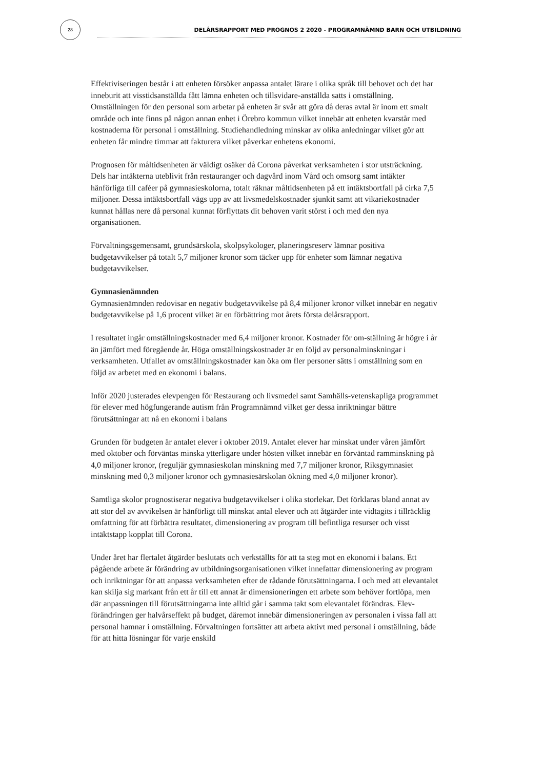28
DELÅRSRAPPORT MED PROGNOS 2 2020 - PROGRAMNÄMND BARN OCH UTBILDNING
Effektiviseringen består i att enheten försöker anpassa antalet lärare i olika språk till behovet och det har inneburit att visstidsanställda fått lämna enheten och tillsvidare-anställda satts i omställning. Omställningen för den personal som arbetar på enheten är svår att göra då deras avtal är inom ett smalt område och inte finns på någon annan enhet i Örebro kommun vilket innebär att enheten kvarstår med kostnaderna för personal i omställning. Studiehandledning minskar av olika anledningar vilket gör att enheten får mindre timmar att fakturera vilket påverkar enhetens ekonomi.
Prognosen för måltidsenheten är väldigt osäker då Corona påverkat verksamheten i stor utsträckning. Dels har intäkterna uteblivit från restauranger och dagvård inom Vård och omsorg samt intäkter hänförliga till caféer på gymnasieskolorna, totalt räknar måltidsenheten på ett intäktsbortfall på cirka 7,5 miljoner. Dessa intäktsbortfall vägs upp av att livsmedelskostnader sjunkit samt att vikariekostnader kunnat hållas nere då personal kunnat förflyttats dit behoven varit störst i och med den nya organisationen.
Förvaltningsgemensamt, grundsärskola, skolpsykologer, planeringsreserv lämnar positiva budgetavvikelser på totalt 5,7 miljoner kronor som täcker upp för enheter som lämnar negativa budgetavvikelser.
Gymnasienämnden
Gymnasienämnden redovisar en negativ budgetavvikelse på 8,4 miljoner kronor vilket innebär en negativ budgetavvikelse på 1,6 procent vilket är en förbättring mot årets första delårsrapport.
I resultatet ingår omställningskostnader med 6,4 miljoner kronor. Kostnader för om-ställning är högre i år än jämfört med föregående år. Höga omställningskostnader är en följd av personalminskningar i verksamheten. Utfallet av omställningskostnader kan öka om fler personer sätts i omställning som en följd av arbetet med en ekonomi i balans.
Inför 2020 justerades elevpengen för Restaurang och livsmedel samt Samhälls-vetenskapliga programmet för elever med högfungerande autism från Programnämnd vilket ger dessa inriktningar bättre förutsättningar att nå en ekonomi i balans
Grunden för budgeten är antalet elever i oktober 2019. Antalet elever har minskat under våren jämfört med oktober och förväntas minska ytterligare under hösten vilket innebär en förväntad ramminskning på 4,0 miljoner kronor, (reguljär gymnasieskolan minskning med 7,7 miljoner kronor, Riksgymnasiet minskning med 0,3 miljoner kronor och gymnasiesärskolan ökning med 4,0 miljoner kronor).
Samtliga skolor prognostiserar negativa budgetavvikelser i olika storlekar. Det förklaras bland annat av att stor del av avvikelsen är hänförligt till minskat antal elever och att åtgärder inte vidtagits i tillräcklig omfattning för att förbättra resultatet, dimensionering av program till befintliga resurser och visst intäktstapp kopplat till Corona.
Under året har flertalet åtgärder beslutats och verkställts för att ta steg mot en ekonomi i balans. Ett pågående arbete är förändring av utbildningsorganisationen vilket innefattar dimensionering av program och inriktningar för att anpassa verksamheten efter de rådande förutsättningarna. I och med att elevantalet kan skilja sig markant från ett år till ett annat är dimensioneringen ett arbete som behöver fortlöpa, men där anpassningen till förutsättningarna inte alltid går i samma takt som elevantalet förändras. Elev-förändringen ger halvårseffekt på budget, däremot innebär dimensioneringen av personalen i vissa fall att personal hamnar i omställning. Förvaltningen fortsätter att arbeta aktivt med personal i omställning, både för att hitta lösningar för varje enskild